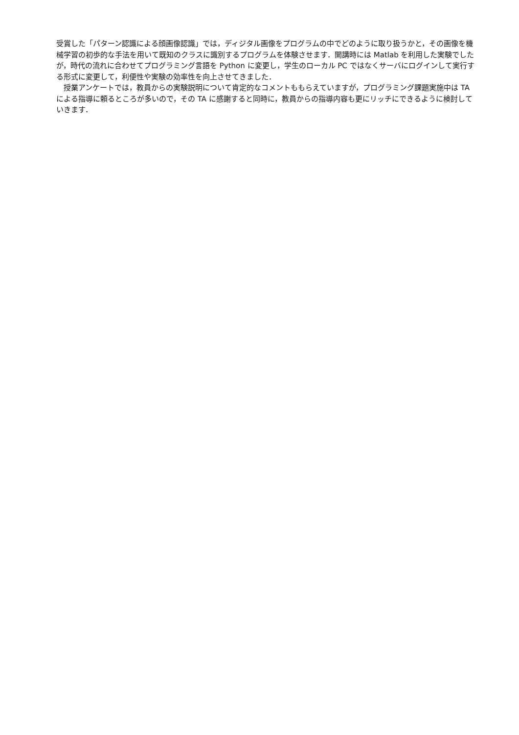受賞した「パターン認識による顔画像認識」では，ディジタル画像をプログラムの中でどのように取り扱うかと，その画像を機械学習の初歩的な手法を用いて既知のクラスに識別するプログラムを体験させます．開講時には Matlab を利用した実験でしたが，時代の流れに合わせてプログラミング言語を Python に変更し，学生のローカル PC ではなくサーバにログインして実行する形式に変更して，利便性や実験の効率性を向上させてきました．
　授業アンケートでは，教員からの実験説明について肯定的なコメントももらえていますが，プログラミング課題実施中は TA による指導に頼るところが多いので，その TA に感謝すると同時に，教員からの指導内容も更にリッチにできるように検討していきます．